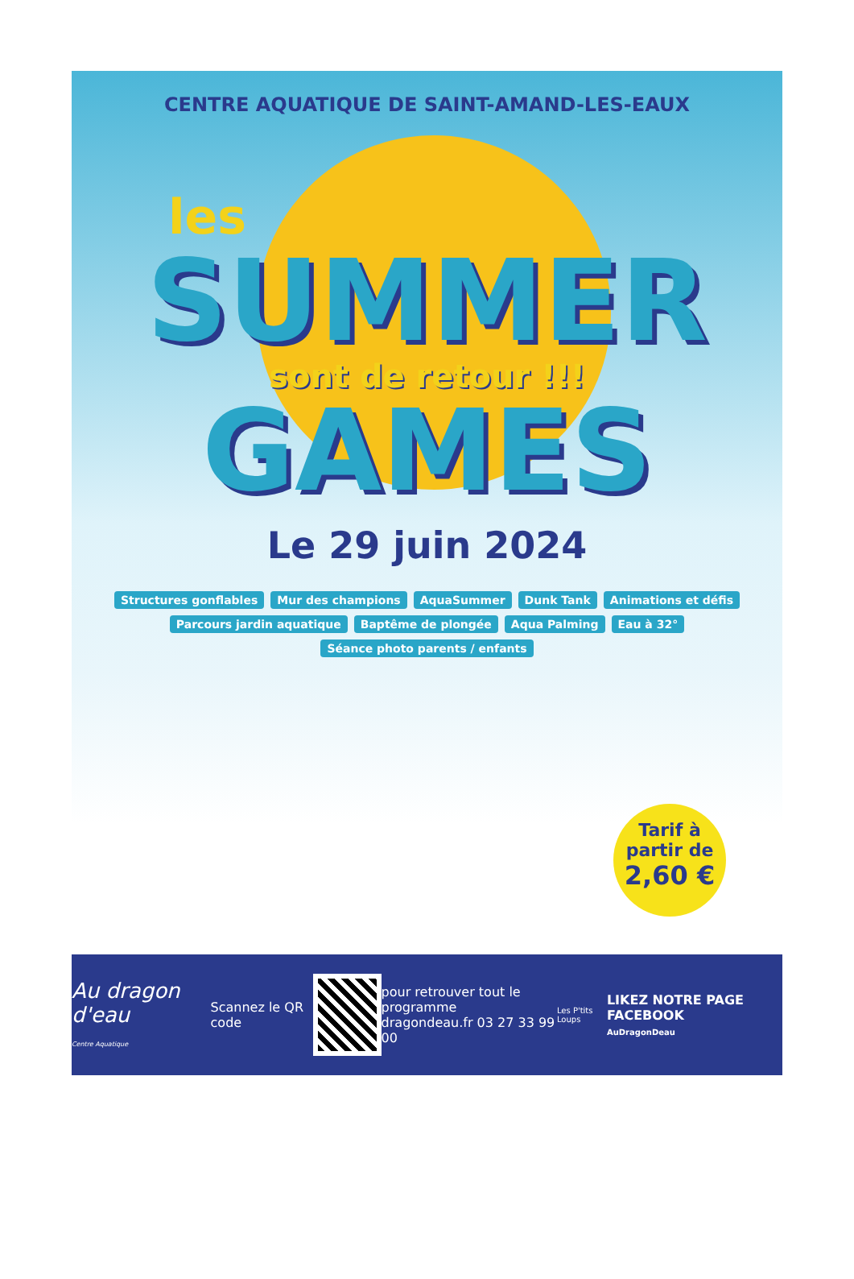CENTRE AQUATIQUE DE SAINT-AMAND-LES-EAUX
les
SUMMER
sont de retour !!!
GAMES
Le 29 juin 2024
Structures gonflables Mur des champions AquaSummer Dunk Tank Animations et défis Parcours jardin aquatique Baptême de plongée Aqua Palming Eau à 32° Séance photo parents / enfants
Tarif à partir de
2,60 €
Au dragon d'eau
Centre Aquatique
Scannez le QR code
pour retrouver tout le programme
dragondeau.fr 03 27 33 99 00
Les P'tits Loups
LIKEZ NOTRE PAGE FACEBOOK
AuDragonDeau